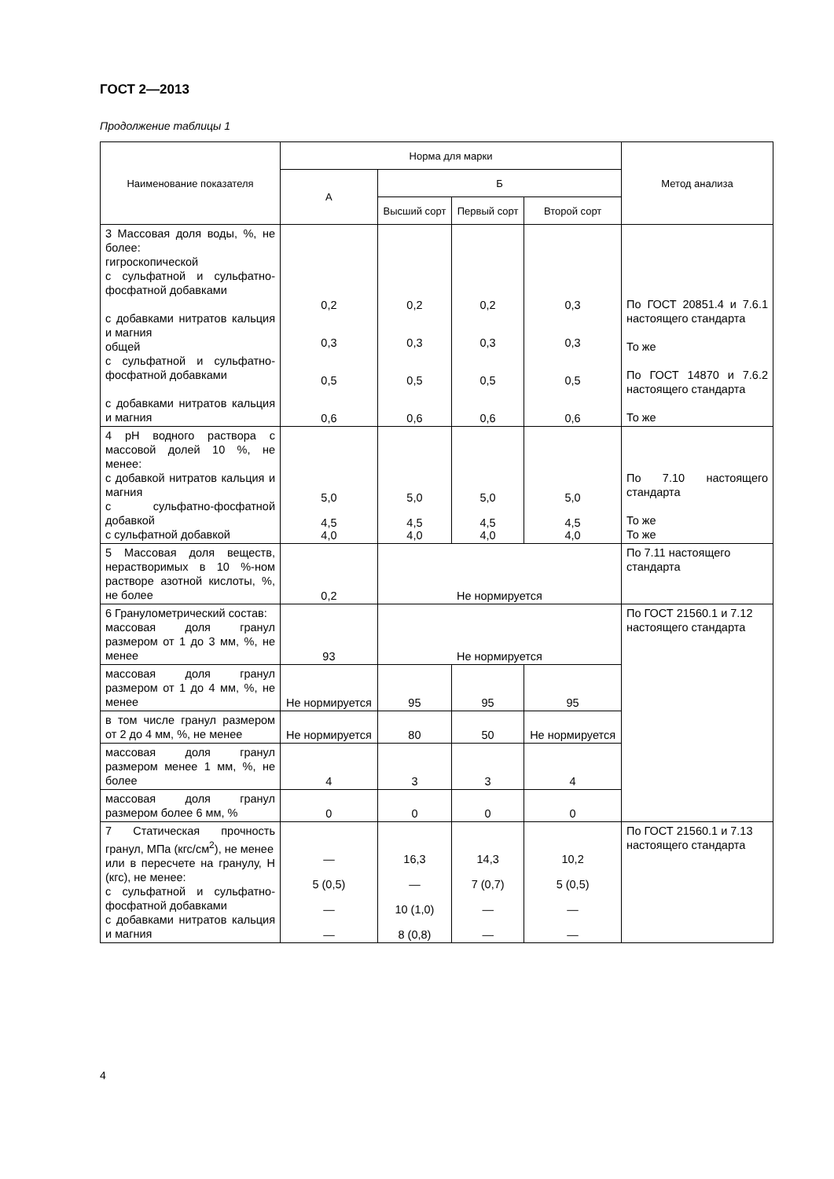ГОСТ 2—2013
Продолжение таблицы 1
| Наименование показателя | Норма для марки | | | | Метод анализа |
| --- | --- | --- | --- | --- | --- |
| | А | Б | | | |
| | | Высший сорт | Первый сорт | Второй сорт | |
| 3 Массовая доля воды, %, не более: гигроскопической с сульфатной и сульфатно-фосфатной добавками с добавками нитратов кальция и магния общей с сульфатной и сульфатно-фосфатной добавками с добавками нитратов кальция и магния | 0,2 0,3 0,5 0,6 | 0,2 0,3 0,5 0,6 | 0,2 0,3 0,5 0,6 | 0,3 0,3 0,5 0,6 | По ГОСТ 20851.4 и 7.6.1 настоящего стандарта То же По ГОСТ 14870 и 7.6.2 настоящего стандарта То же |
| 4 pH водного раствора с массовой долей 10 %, не менее: с добавкой нитратов кальция и магния с сульфатно-фосфатной добавкой с сульфатной добавкой | 5,0 4,5 4,0 | 5,0 4,5 4,0 | 5,0 4,5 4,0 | 5,0 4,5 4,0 | По 7.10 настоящего стандарта То же То же |
| 5 Массовая доля веществ, нерастворимых в 10 %-ном растворе азотной кислоты, %, не более | 0,2 | Не нормируется | | | По 7.11 настоящего стандарта |
| 6 Гранулометрический состав: массовая доля гранул размером от 1 до 3 мм, %, не менее | 93 | Не нормируется | | | По ГОСТ 21560.1 и 7.12 настоящего стандарта |
| массовая доля гранул размером от 1 до 4 мм, %, не менее | Не нормируется | 95 | 95 | 95 | |
| в том числе гранул размером от 2 до 4 мм, %, не менее | Не нормируется | 80 | 50 | Не нормируется | |
| массовая доля гранул размером менее 1 мм, %, не более | 4 | 3 | 3 | 4 | |
| массовая доля гранул размером более 6 мм, % | 0 | 0 | 0 | 0 | |
| 7 Статическая прочность гранул, МПа (кгс/см<sup>2</sup>), не менее или в пересчете на гранулу, Н (кгс), не менее: с сульфатной и сульфатно-фосфатной добавками с добавками нитратов кальция и магния | — 5 (0,5) — — | 16,3 — 10 (1,0) 8 (0,8) | 14,3 7 (0,7) — — | 10,2 5 (0,5) — — | По ГОСТ 21560.1 и 7.13 настоящего стандарта |
4